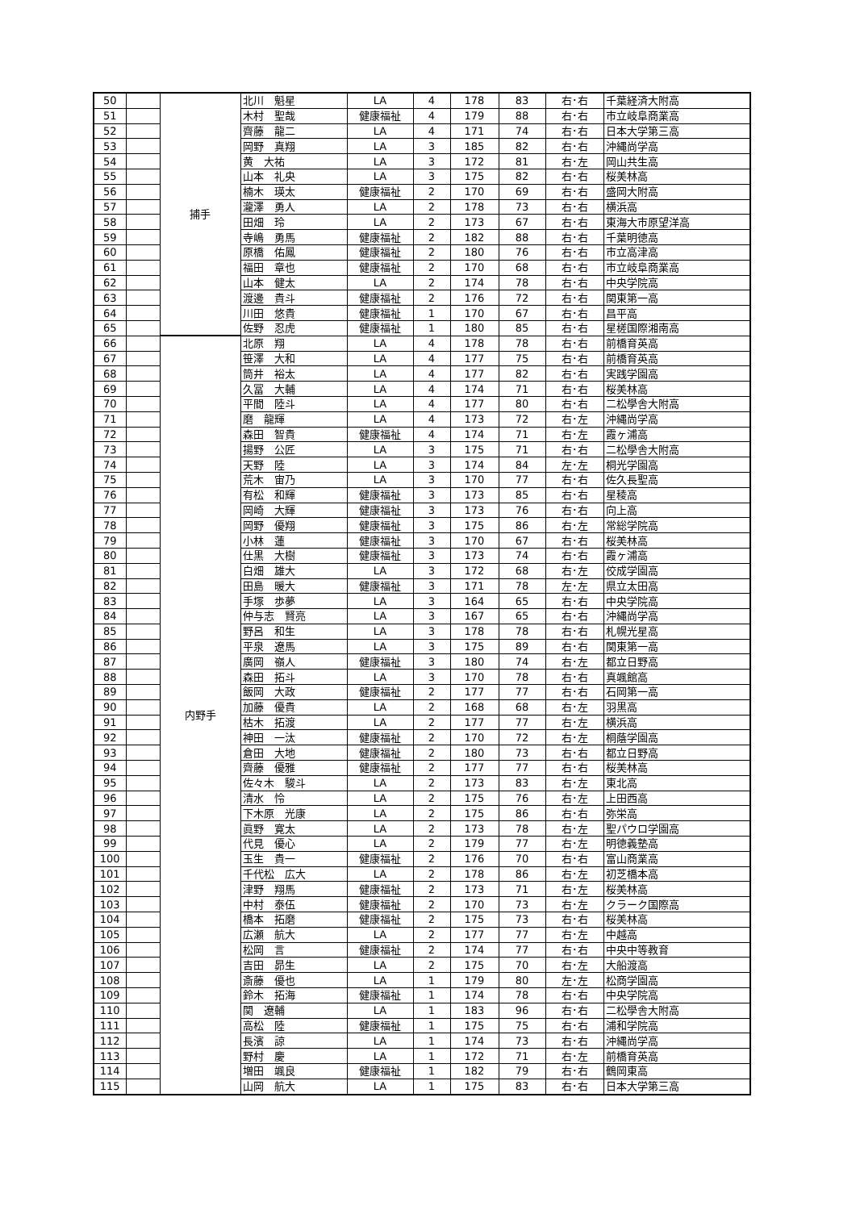| 50 | | 捕手 | 北川 魁星 | LA | 4 | 178 | 83 | 右･右 | 千葉経済大附高 |
| 51 | | | 木村 聖哉 | 健康福祉 | 4 | 179 | 88 | 右･右 | 市立岐阜商業高 |
| 52 | | | 齊藤 龍二 | LA | 4 | 171 | 74 | 右･右 | 日本大学第三高 |
| 53 | | | 岡野 真翔 | LA | 3 | 185 | 82 | 右･右 | 沖縄尚学高 |
| 54 | | | 黄 大祐 | LA | 3 | 172 | 81 | 右･左 | 岡山共生高 |
| 55 | | | 山本 礼央 | LA | 3 | 175 | 82 | 右･右 | 桜美林高 |
| 56 | | | 楠木 瑛太 | 健康福祉 | 2 | 170 | 69 | 右･右 | 盛岡大附高 |
| 57 | | | 瀧澤 勇人 | LA | 2 | 178 | 73 | 右･右 | 横浜高 |
| 58 | | | 田畑 玲 | LA | 2 | 173 | 67 | 右･右 | 東海大市原望洋高 |
| 59 | | | 寺嶋 勇馬 | 健康福祉 | 2 | 182 | 88 | 右･右 | 千葉明徳高 |
| 60 | | | 原橋 佑鳳 | 健康福祉 | 2 | 180 | 76 | 右･右 | 市立高津高 |
| 61 | | | 福田 章也 | 健康福祉 | 2 | 170 | 68 | 右･右 | 市立岐阜商業高 |
| 62 | | | 山本 健太 | LA | 2 | 174 | 78 | 右･右 | 中央学院高 |
| 63 | | | 渡邊 貴斗 | 健康福祉 | 2 | 176 | 72 | 右･右 | 関東第一高 |
| 64 | | | 川田 悠貴 | 健康福祉 | 1 | 170 | 67 | 右･右 | 昌平高 |
| 65 | | | 佐野 忍虎 | 健康福祉 | 1 | 180 | 85 | 右･右 | 星槎国際湘南高 |
| 66 | | 内野手 | 北原 翔 | LA | 4 | 178 | 78 | 右･右 | 前橋育英高 |
| 67 | | | 笹澤 大和 | LA | 4 | 177 | 75 | 右･右 | 前橋育英高 |
| 68 | | | 筒井 裕太 | LA | 4 | 177 | 82 | 右･右 | 実践学園高 |
| 69 | | | 久冨 大輔 | LA | 4 | 174 | 71 | 右･右 | 桜美林高 |
| 70 | | | 平間 陸斗 | LA | 4 | 177 | 80 | 右･右 | 二松學舎大附高 |
| 71 | | | 磨 龍輝 | LA | 4 | 173 | 72 | 右･左 | 沖縄尚学高 |
| 72 | | | 森田 智貴 | 健康福祉 | 4 | 174 | 71 | 右･左 | 霞ヶ浦高 |
| 73 | | | 揚野 公匠 | LA | 3 | 175 | 71 | 右･右 | 二松學舎大附高 |
| 74 | | | 天野 陸 | LA | 3 | 174 | 84 | 左･左 | 桐光学園高 |
| 75 | | | 荒木 宙乃 | LA | 3 | 170 | 77 | 右･右 | 佐久長聖高 |
| 76 | | | 有松 和輝 | 健康福祉 | 3 | 173 | 85 | 右･右 | 星稜高 |
| 77 | | | 岡崎 大輝 | 健康福祉 | 3 | 173 | 76 | 右･右 | 向上高 |
| 78 | | | 岡野 優翔 | 健康福祉 | 3 | 175 | 86 | 右･左 | 常総学院高 |
| 79 | | | 小林 蓮 | 健康福祉 | 3 | 170 | 67 | 右･右 | 桜美林高 |
| 80 | | | 仕黒 大樹 | 健康福祉 | 3 | 173 | 74 | 右･右 | 霞ヶ浦高 |
| 81 | | | 白畑 雄大 | LA | 3 | 172 | 68 | 右･左 | 佼成学園高 |
| 82 | | | 田島 暖大 | 健康福祉 | 3 | 171 | 78 | 左･左 | 県立太田高 |
| 83 | | | 手塚 歩夢 | LA | 3 | 164 | 65 | 右･右 | 中央学院高 |
| 84 | | | 仲与志 賢亮 | LA | 3 | 167 | 65 | 右･右 | 沖縄尚学高 |
| 85 | | | 野呂 和生 | LA | 3 | 178 | 78 | 右･右 | 札幌光星高 |
| 86 | | | 平泉 遼馬 | LA | 3 | 175 | 89 | 右･右 | 関東第一高 |
| 87 | | | 廣岡 嶺人 | 健康福祉 | 3 | 180 | 74 | 右･左 | 都立日野高 |
| 88 | | | 森田 拓斗 | LA | 3 | 170 | 78 | 右･右 | 真颯館高 |
| 89 | | | 飯岡 大政 | 健康福祉 | 2 | 177 | 77 | 右･右 | 石岡第一高 |
| 90 | | | 加藤 優貴 | LA | 2 | 168 | 68 | 右･左 | 羽黒高 |
| 91 | | | 枯木 拓渡 | LA | 2 | 177 | 77 | 右･左 | 横浜高 |
| 92 | | | 神田 一汰 | 健康福祉 | 2 | 170 | 72 | 右･左 | 桐蔭学園高 |
| 93 | | | 倉田 大地 | 健康福祉 | 2 | 180 | 73 | 右･右 | 都立日野高 |
| 94 | | | 齊藤 優雅 | 健康福祉 | 2 | 177 | 77 | 右･右 | 桜美林高 |
| 95 | | | 佐々木 駿斗 | LA | 2 | 173 | 83 | 右･左 | 東北高 |
| 96 | | | 清水 怜 | LA | 2 | 175 | 76 | 右･左 | 上田西高 |
| 97 | | | 下木原 光康 | LA | 2 | 175 | 86 | 右･右 | 弥栄高 |
| 98 | | | 眞野 寛太 | LA | 2 | 173 | 78 | 右･左 | 聖パウロ学園高 |
| 99 | | | 代見 優心 | LA | 2 | 179 | 77 | 右･左 | 明徳義塾高 |
| 100 | | | 玉生 貴一 | 健康福祉 | 2 | 176 | 70 | 右･右 | 富山商業高 |
| 101 | | | 千代松 広大 | LA | 2 | 178 | 86 | 右･左 | 初芝橋本高 |
| 102 | | | 津野 翔馬 | 健康福祉 | 2 | 173 | 71 | 右･左 | 桜美林高 |
| 103 | | | 中村 泰伍 | 健康福祉 | 2 | 170 | 73 | 右･左 | クラーク国際高 |
| 104 | | | 橋本 拓磨 | 健康福祉 | 2 | 175 | 73 | 右･右 | 桜美林高 |
| 105 | | | 広瀬 航大 | LA | 2 | 177 | 77 | 右･左 | 中越高 |
| 106 | | | 松岡 言 | 健康福祉 | 2 | 174 | 77 | 右･右 | 中央中等教育 |
| 107 | | | 吉田 昴生 | LA | 2 | 175 | 70 | 右･左 | 大船渡高 |
| 108 | | | 斎藤 優也 | LA | 1 | 179 | 80 | 左･左 | 松商学園高 |
| 109 | | | 鈴木 拓海 | 健康福祉 | 1 | 174 | 78 | 右･右 | 中央学院高 |
| 110 | | | 関 遼輔 | LA | 1 | 183 | 96 | 右･右 | 二松學舎大附高 |
| 111 | | | 高松 陸 | 健康福祉 | 1 | 175 | 75 | 右･右 | 浦和学院高 |
| 112 | | | 長濱 諒 | LA | 1 | 174 | 73 | 右･右 | 沖縄尚学高 |
| 113 | | | 野村 慶 | LA | 1 | 172 | 71 | 右･左 | 前橋育英高 |
| 114 | | | 増田 颯良 | 健康福祉 | 1 | 182 | 79 | 右･右 | 鶴岡東高 |
| 115 | | | 山岡 航大 | LA | 1 | 175 | 83 | 右･右 | 日本大学第三高 |